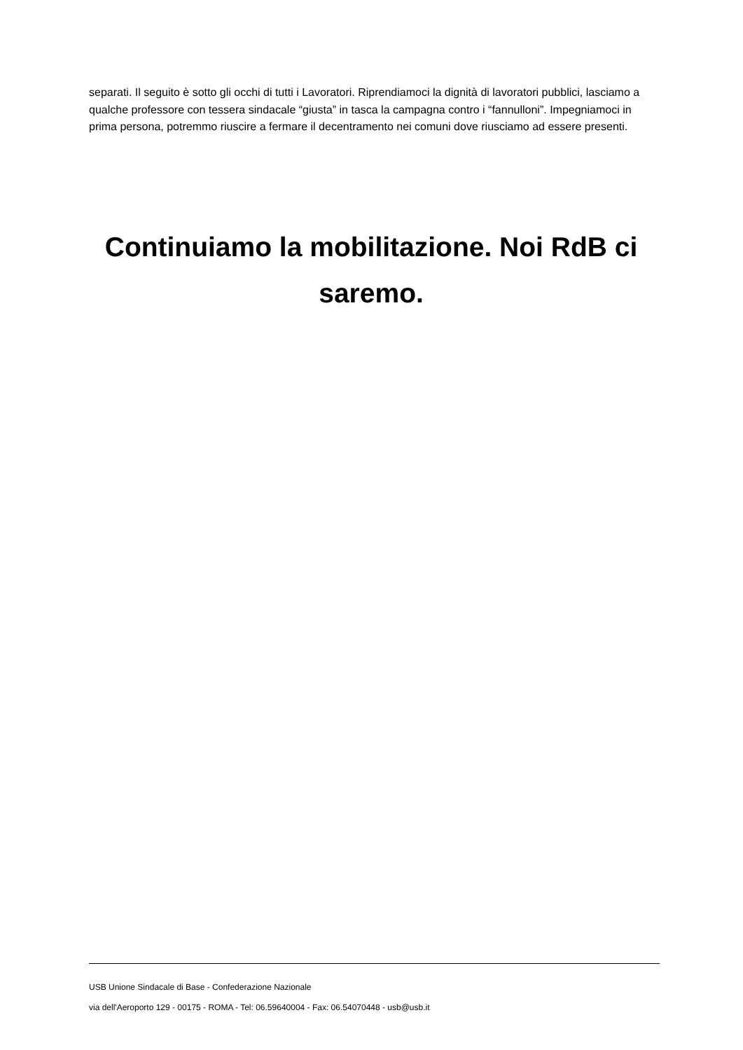separati. Il seguito è sotto gli occhi di tutti i Lavoratori. Riprendiamoci la dignità di lavoratori pubblici, lasciamo a qualche professore con tessera sindacale “giusta” in tasca la campagna contro i “fannulloni”. Impegniamoci in prima persona, potremmo riuscire a fermare il decentramento nei comuni dove riusciamo ad essere presenti.
Continuiamo la mobilitazione. Noi RdB ci saremo.
USB Unione Sindacale di Base - Confederazione Nazionale
via dell'Aeroporto 129 - 00175 - ROMA - Tel: 06.59640004 - Fax: 06.54070448 - usb@usb.it